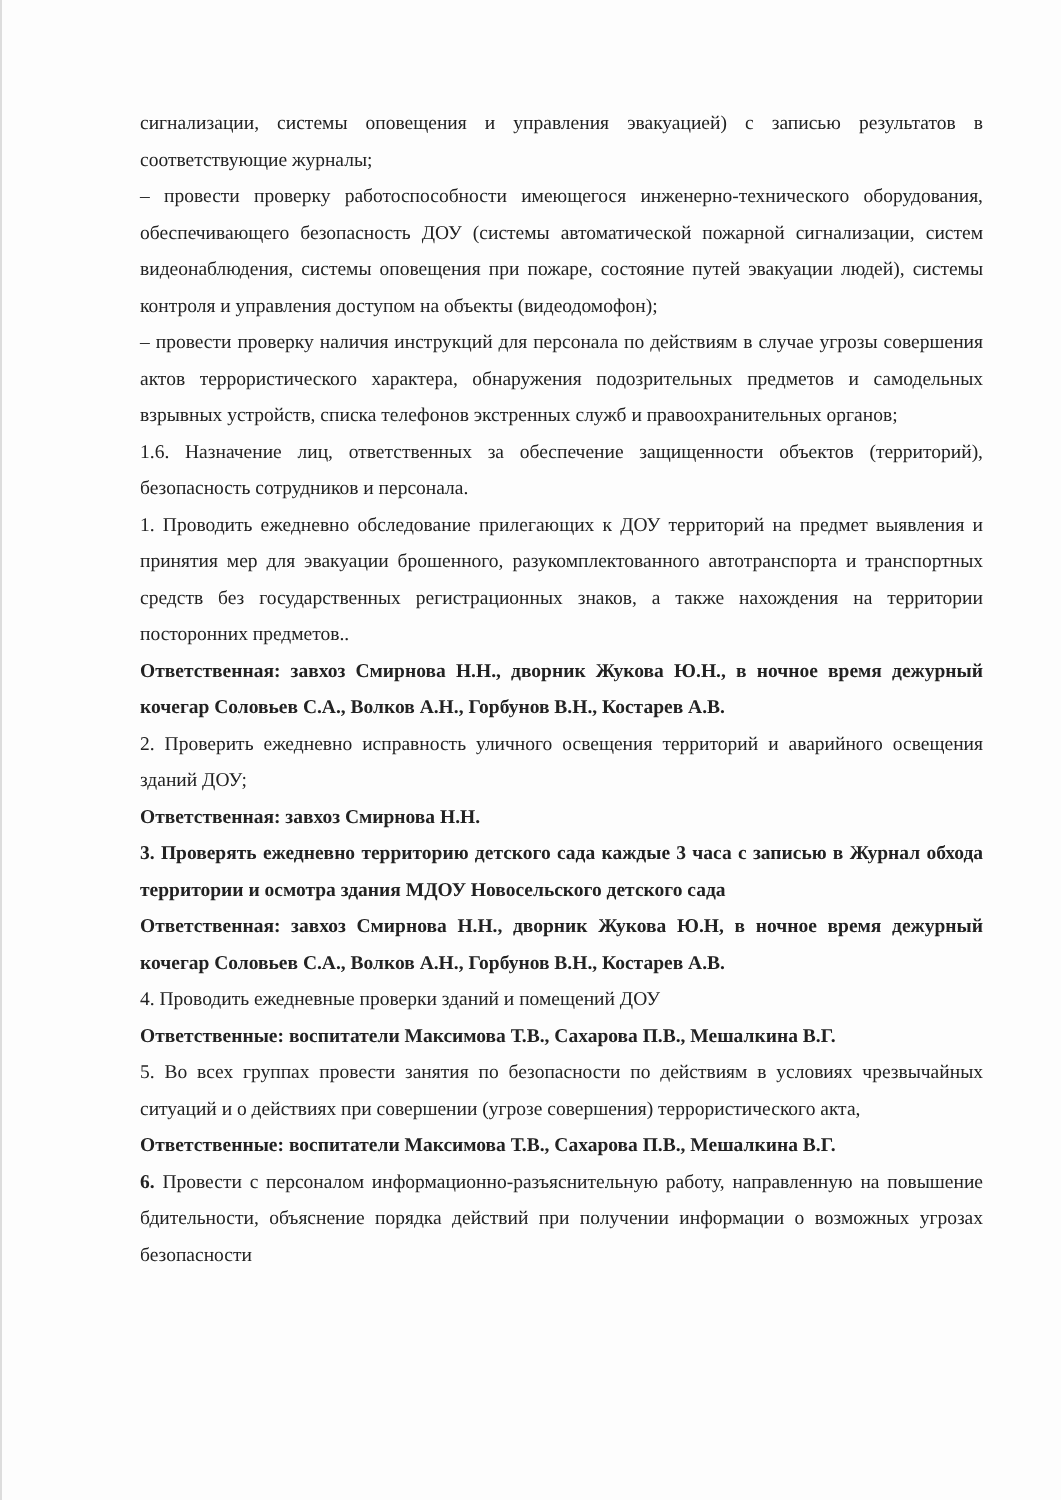сигнализации, системы оповещения и управления эвакуацией) с записью результатов в соответствующие журналы;
– провести проверку работоспособности имеющегося инженерно-технического оборудования, обеспечивающего безопасность ДОУ (системы автоматической пожарной сигнализации, систем видеонаблюдения, системы оповещения при пожаре, состояние путей эвакуации людей), системы контроля и управления доступом на объекты (видеодомофон);
– провести проверку наличия инструкций для персонала по действиям в случае угрозы совершения актов террористического характера, обнаружения подозрительных предметов и самодельных взрывных устройств, списка телефонов экстренных служб и правоохранительных органов;
1.6. Назначение лиц, ответственных за обеспечение защищенности объектов (территорий), безопасность сотрудников и персонала.
1. Проводить ежедневно обследование прилегающих к ДОУ территорий на предмет выявления и принятия мер для эвакуации брошенного, разукомплектованного автотранспорта и транспортных средств без государственных регистрационных знаков, а также нахождения на территории посторонних предметов..
Ответственная: завхоз Смирнова Н.Н., дворник Жукова Ю.Н., в ночное время дежурный кочегар Соловьев С.А., Волков А.Н., Горбунов В.Н., Костарев А.В.
2. Проверить ежедневно исправность уличного освещения территорий и аварийного освещения зданий ДОУ;
Ответственная: завхоз Смирнова Н.Н.
3. Проверять ежедневно территорию детского сада каждые 3 часа с записью в Журнал обхода территории и осмотра здания МДОУ Новосельского детского сада
Ответственная: завхоз Смирнова Н.Н., дворник Жукова Ю.Н, в ночное время дежурный кочегар Соловьев С.А., Волков А.Н., Горбунов В.Н., Костарев А.В.
4. Проводить ежедневные проверки зданий и помещений ДОУ
Ответственные: воспитатели Максимова Т.В., Сахарова П.В., Мешалкина В.Г.
5. Во всех группах провести занятия по безопасности по действиям в условиях чрезвычайных ситуаций и о действиях при совершении (угрозе совершения) террористического акта,
Ответственные: воспитатели Максимова Т.В., Сахарова П.В., Мешалкина В.Г.
6. Провести с персоналом информационно-разъяснительную работу, направленную на повышение бдительности, объяснение порядка действий при получении информации о возможных угрозах безопасности